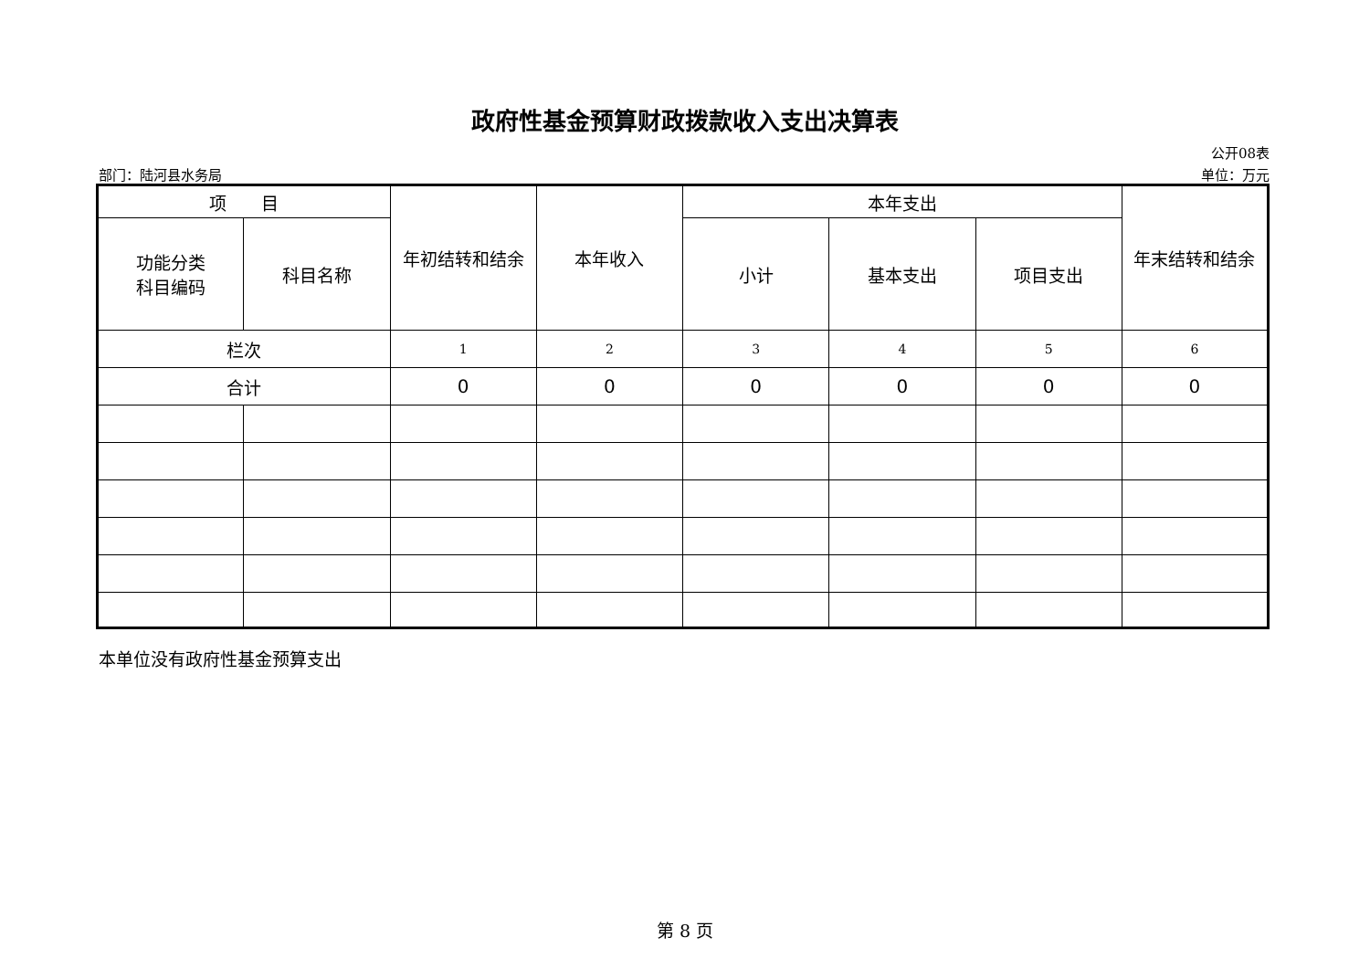政府性基金预算财政拨款收入支出决算表
公开08表
部门：陆河县水务局 单位：万元
| 项 目 | | 年初结转和结余 | 本年收入 | 本年支出 | | | 年末结转和结余 |
| --- | --- | --- | --- | --- | --- | --- | --- |
| 功能分类 科目编码 | 科目名称 | | | 小计 | 基本支出 | 项目支出 | |
| 栏次 | | 1 | 2 | 3 | 4 | 5 | 6 |
| 合计 | | 0 | 0 | 0 | 0 | 0 | 0 |
本单位没有政府性基金预算支出
第 8 页